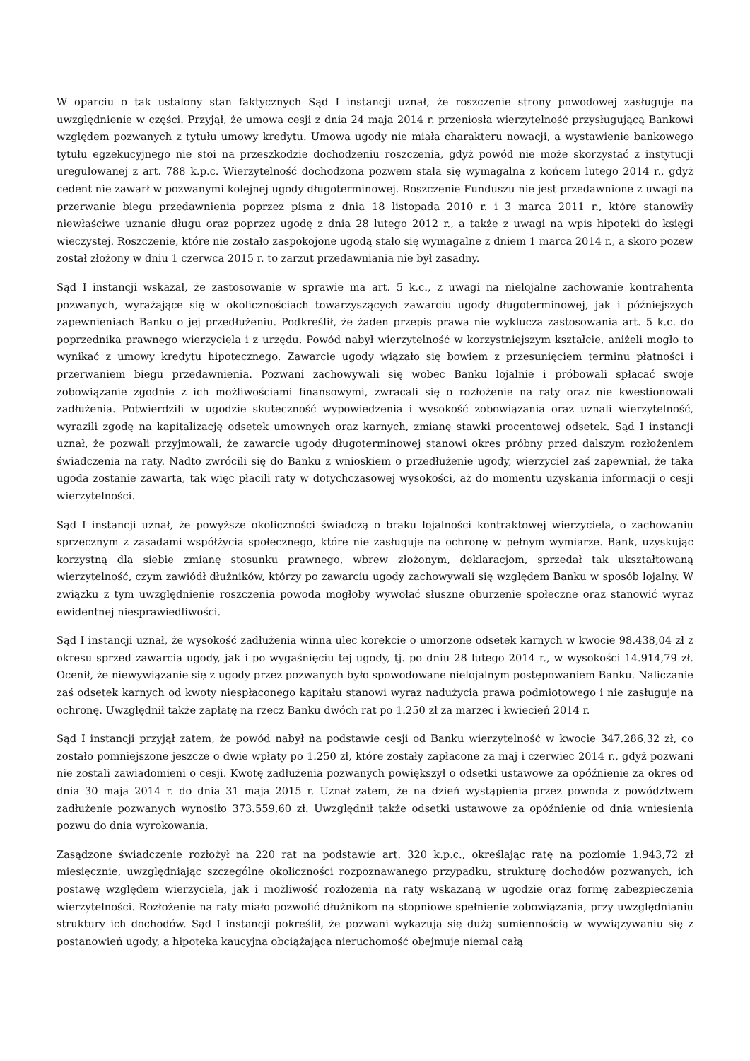W oparciu o tak ustalony stan faktycznych Sąd I instancji uznał, że roszczenie strony powodowej zasługuje na uwzględnienie w części. Przyjął, że umowa cesji z dnia 24 maja 2014 r. przeniosła wierzytelność przysługującą Bankowi względem pozwanych z tytułu umowy kredytu. Umowa ugody nie miała charakteru nowacji, a wystawienie bankowego tytułu egzekucyjnego nie stoi na przeszkodzie dochodzeniu roszczenia, gdyż powód nie może skorzystać z instytucji uregulowanej z art. 788 k.p.c. Wierzytelność dochodzona pozwem stała się wymagalna z końcem lutego 2014 r., gdyż cedent nie zawarł w pozwanymi kolejnej ugody długoterminowej. Roszczenie Funduszu nie jest przedawnione z uwagi na przerwanie biegu przedawnienia poprzez pisma z dnia 18 listopada 2010 r. i 3 marca 2011 r., które stanowiły niewłaściwe uznanie długu oraz poprzez ugodę z dnia 28 lutego 2012 r., a także z uwagi na wpis hipoteki do księgi wieczystej. Roszczenie, które nie zostało zaspokojone ugodą stało się wymagalne z dniem 1 marca 2014 r., a skoro pozew został złożony w dniu 1 czerwca 2015 r. to zarzut przedawniania nie był zasadny.
Sąd I instancji wskazał, że zastosowanie w sprawie ma art. 5 k.c., z uwagi na nielojalne zachowanie kontrahenta pozwanych, wyrażające się w okolicznościach towarzyszących zawarciu ugody długoterminowej, jak i późniejszych zapewnieniach Banku o jej przedłużeniu. Podkreślił, że żaden przepis prawa nie wyklucza zastosowania art. 5 k.c. do poprzednika prawnego wierzyciela i z urzędu. Powód nabył wierzytelność w korzystniejszym kształcie, aniżeli mogło to wynikać z umowy kredytu hipotecznego. Zawarcie ugody wiązało się bowiem z przesunięciem terminu płatności i przerwaniem biegu przedawnienia. Pozwani zachowywali się wobec Banku lojalnie i próbowali spłacać swoje zobowiązanie zgodnie z ich możliwościami finansowymi, zwracali się o rozłożenie na raty oraz nie kwestionowali zadłużenia. Potwierdzili w ugodzie skuteczność wypowiedzenia i wysokość zobowiązania oraz uznali wierzytelność, wyrazili zgodę na kapitalizację odsetek umownych oraz karnych, zmianę stawki procentowej odsetek. Sąd I instancji uznał, że pozwali przyjmowali, że zawarcie ugody długoterminowej stanowi okres próbny przed dalszym rozłożeniem świadczenia na raty. Nadto zwrócili się do Banku z wnioskiem o przedłużenie ugody, wierzyciel zaś zapewniał, że taka ugoda zostanie zawarta, tak więc płacili raty w dotychczasowej wysokości, aż do momentu uzyskania informacji o cesji wierzytelności.
Sąd I instancji uznał, że powyższe okoliczności świadczą o braku lojalności kontraktowej wierzyciela, o zachowaniu sprzecznym z zasadami współżycia społecznego, które nie zasługuje na ochronę w pełnym wymiarze. Bank, uzyskując korzystną dla siebie zmianę stosunku prawnego, wbrew złożonym, deklaracjom, sprzedał tak ukształtowaną wierzytelność, czym zawiódł dłużników, którzy po zawarciu ugody zachowywali się względem Banku w sposób lojalny. W związku z tym uwzględnienie roszczenia powoda mogłoby wywołać słuszne oburzenie społeczne oraz stanowić wyraz ewidentnej niesprawiedliwości.
Sąd I instancji uznał, że wysokość zadłużenia winna ulec korekcie o umorzone odsetek karnych w kwocie 98.438,04 zł z okresu sprzed zawarcia ugody, jak i po wygaśnięciu tej ugody, tj. po dniu 28 lutego 2014 r., w wysokości 14.914,79 zł. Ocenił, że niewywiązanie się z ugody przez pozwanych było spowodowane nielojalnym postępowaniem Banku. Naliczanie zaś odsetek karnych od kwoty niespłaconego kapitału stanowi wyraz nadużycia prawa podmiotowego i nie zasługuje na ochronę. Uwzględnił także zapłatę na rzecz Banku dwóch rat po 1.250 zł za marzec i kwiecień 2014 r.
Sąd I instancji przyjął zatem, że powód nabył na podstawie cesji od Banku wierzytelność w kwocie 347.286,32 zł, co zostało pomniejszone jeszcze o dwie wpłaty po 1.250 zł, które zostały zapłacone za maj i czerwiec 2014 r., gdyż pozwani nie zostali zawiadomieni o cesji. Kwotę zadłużenia pozwanych powiększył o odsetki ustawowe za opóźnienie za okres od dnia 30 maja 2014 r. do dnia 31 maja 2015 r. Uznał zatem, że na dzień wystąpienia przez powoda z powództwem zadłużenie pozwanych wynosiło 373.559,60 zł. Uwzględnił także odsetki ustawowe za opóźnienie od dnia wniesienia pozwu do dnia wyrokowania.
Zasądzone świadczenie rozłożył na 220 rat na podstawie art. 320 k.p.c., określając ratę na poziomie 1.943,72 zł miesięcznie, uwzględniając szczególne okoliczności rozpoznawanego przypadku, strukturę dochodów pozwanych, ich postawę względem wierzyciela, jak i możliwość rozłożenia na raty wskazaną w ugodzie oraz formę zabezpieczenia wierzytelności. Rozłożenie na raty miało pozwolić dłużnikom na stopniowe spełnienie zobowiązania, przy uwzględnianiu struktury ich dochodów. Sąd I instancji pokreślił, że pozwani wykazują się dużą sumiennością w wywiązywaniu się z postanowień ugody, a hipoteka kaucyjna obciążająca nieruchomość obejmuje niemal całą